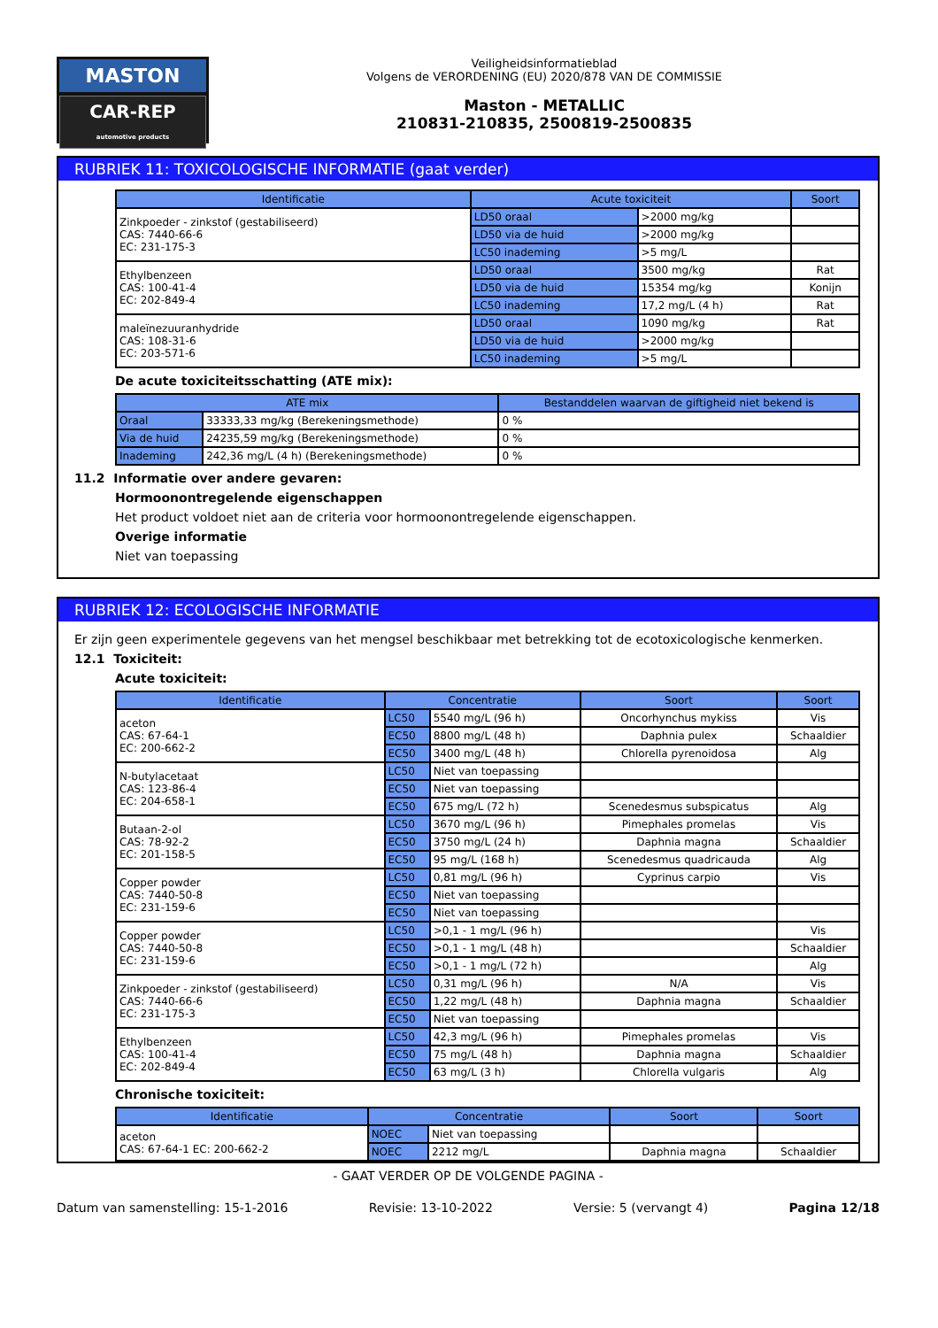MASTON
CAR-REP
automotive products
Veiligheidsinformatieblad
Volgens de VERORDENING (EU) 2020/878 VAN DE COMMISSIE
Maston - METALLIC
210831-210835, 2500819-2500835
RUBRIEK 11: TOXICOLOGISCHE INFORMATIE (gaat verder)
| Identificatie | Acute toxiciteit | | Soort |
| --- | --- | --- | --- |
| Zinkpoeder - zinkstof (gestabiliseerd) CAS: 7440-66-6 EC: 231-175-3 | LD50 oraal | >2000 mg/kg | |
| | LD50 via de huid | >2000 mg/kg | |
| | LC50 inademing | >5 mg/L | |
| Ethylbenzeen CAS: 100-41-4 EC: 202-849-4 | LD50 oraal | 3500 mg/kg | Rat |
| | LD50 via de huid | 15354 mg/kg | Konijn |
| | LC50 inademing | 17,2 mg/L (4 h) | Rat |
| maleïnezuuranhydride CAS: 108-31-6 EC: 203-571-6 | LD50 oraal | 1090 mg/kg | Rat |
| | LD50 via de huid | >2000 mg/kg | |
| | LC50 inademing | >5 mg/L | |
De acute toxiciteitsschatting (ATE mix):
| ATE mix | | Bestanddelen waarvan de giftigheid niet bekend is |
| --- | --- | --- |
| Oraal | 33333,33 mg/kg (Berekeningsmethode) | 0 % |
| Via de huid | 24235,59 mg/kg (Berekeningsmethode) | 0 % |
| Inademing | 242,36 mg/L (4 h) (Berekeningsmethode) | 0 % |
11.2 Informatie over andere gevaren:
Hormoonontregelende eigenschappen
Het product voldoet niet aan de criteria voor hormoonontregelende eigenschappen.
Overige informatie
Niet van toepassing
RUBRIEK 12: ECOLOGISCHE INFORMATIE
Er zijn geen experimentele gegevens van het mengsel beschikbaar met betrekking tot de ecotoxicologische kenmerken.
12.1 Toxiciteit:
Acute toxiciteit:
| Identificatie | Concentratie | | Soort | Soort |
| --- | --- | --- | --- | --- |
| aceton CAS: 67-64-1 EC: 200-662-2 | LC50 | 5540 mg/L (96 h) | Oncorhynchus mykiss | Vis |
| | EC50 | 8800 mg/L (48 h) | Daphnia pulex | Schaaldier |
| | EC50 | 3400 mg/L (48 h) | Chlorella pyrenoidosa | Alg |
| N-butylacetaat CAS: 123-86-4 EC: 204-658-1 | LC50 | Niet van toepassing | | |
| | EC50 | Niet van toepassing | | |
| | EC50 | 675 mg/L (72 h) | Scenedesmus subspicatus | Alg |
| Butaan-2-ol CAS: 78-92-2 EC: 201-158-5 | LC50 | 3670 mg/L (96 h) | Pimephales promelas | Vis |
| | EC50 | 3750 mg/L (24 h) | Daphnia magna | Schaaldier |
| | EC50 | 95 mg/L (168 h) | Scenedesmus quadricauda | Alg |
| Copper powder CAS: 7440-50-8 EC: 231-159-6 | LC50 | 0,81 mg/L (96 h) | Cyprinus carpio | Vis |
| | EC50 | Niet van toepassing | | |
| | EC50 | Niet van toepassing | | |
| Copper powder CAS: 7440-50-8 EC: 231-159-6 | LC50 | >0,1 - 1 mg/L (96 h) | | Vis |
| | EC50 | >0,1 - 1 mg/L (48 h) | | Schaaldier |
| | EC50 | >0,1 - 1 mg/L (72 h) | | Alg |
| Zinkpoeder - zinkstof (gestabiliseerd) CAS: 7440-66-6 EC: 231-175-3 | LC50 | 0,31 mg/L (96 h) | N/A | Vis |
| | EC50 | 1,22 mg/L (48 h) | Daphnia magna | Schaaldier |
| | EC50 | Niet van toepassing | | |
| Ethylbenzeen CAS: 100-41-4 EC: 202-849-4 | LC50 | 42,3 mg/L (96 h) | Pimephales promelas | Vis |
| | EC50 | 75 mg/L (48 h) | Daphnia magna | Schaaldier |
| | EC50 | 63 mg/L (3 h) | Chlorella vulgaris | Alg |
Chronische toxiciteit:
| Identificatie | Concentratie | | Soort | Soort |
| --- | --- | --- | --- | --- |
| aceton CAS: 67-64-1 EC: 200-662-2 | NOEC | Niet van toepassing | | |
| | NOEC | 2212 mg/L | Daphnia magna | Schaaldier |
- GAAT VERDER OP DE VOLGENDE PAGINA -
Datum van samenstelling: 15-1-2016 Revisie: 13-10-2022 Versie: 5 (vervangt 4) Pagina 12/18